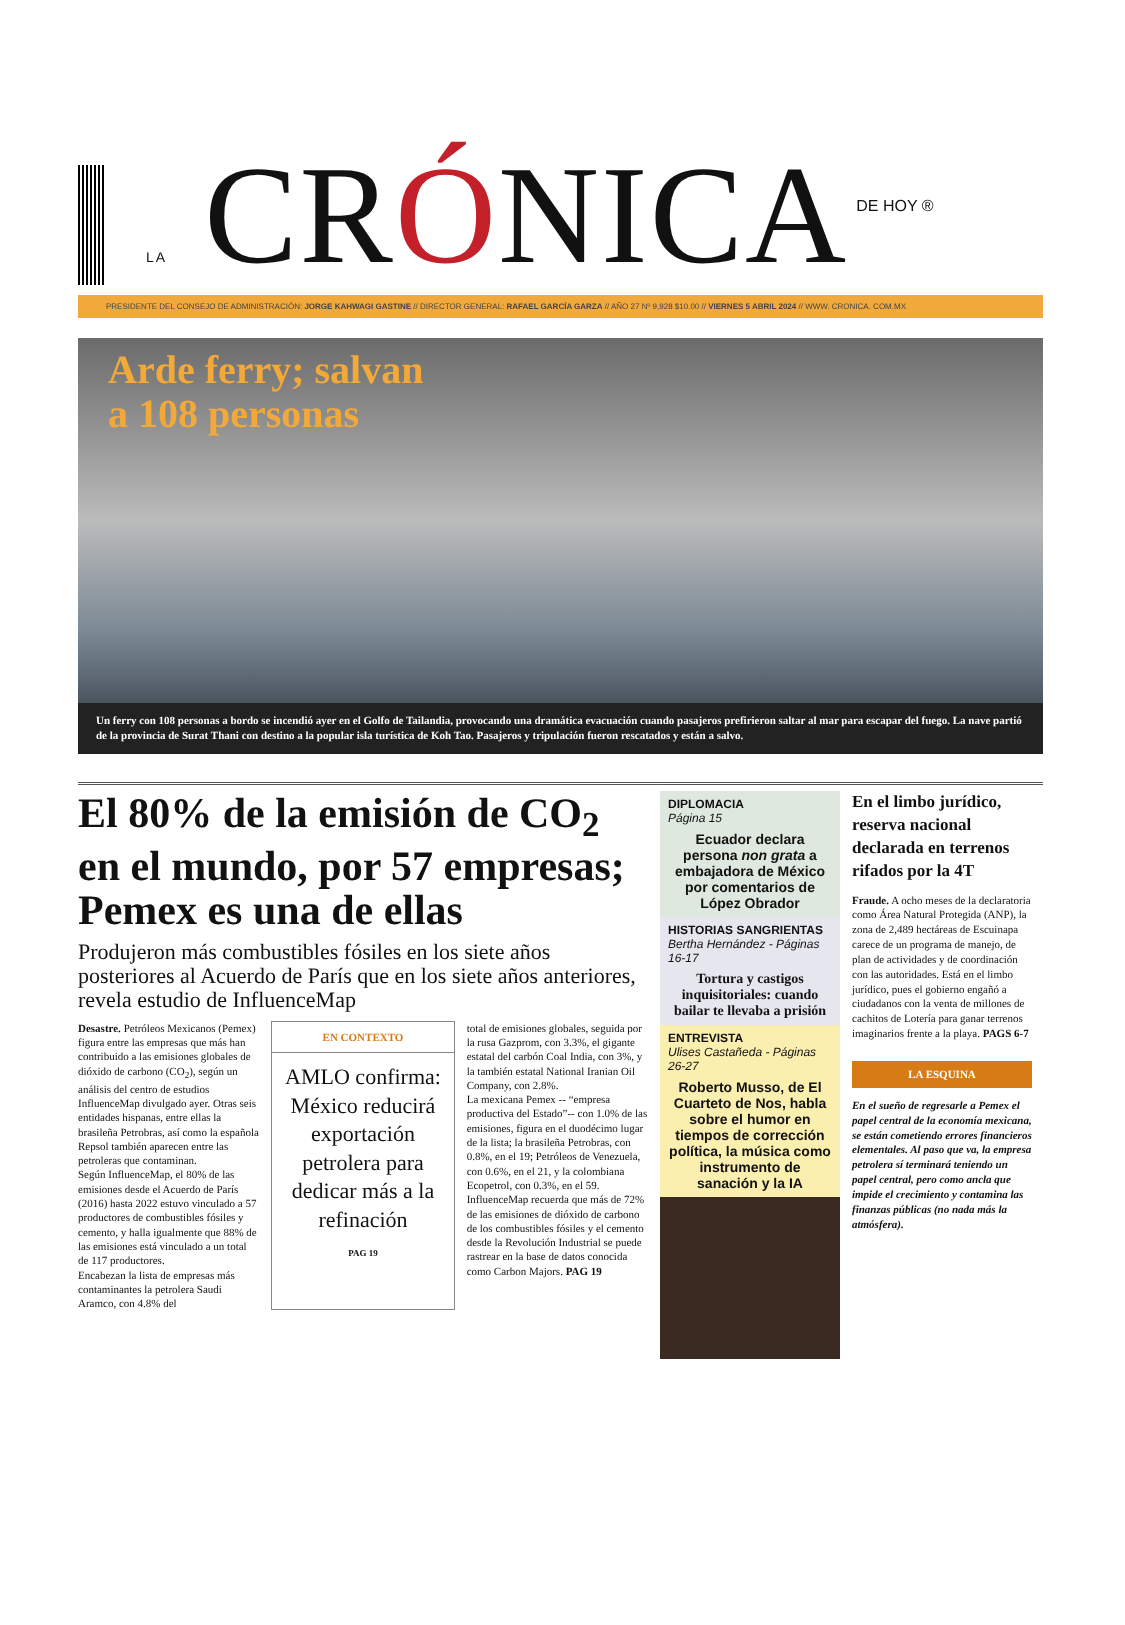LA CRÓNICA
DE HOY ®
PRESIDENTE DEL CONSEJO DE ADMINISTRACIÓN: JORGE KAHWAGI GASTINE // DIRECTOR GENERAL: RAFAEL GARCÍA GARZA // AÑO 27 Nº 9,928 $10.00 // VIERNES 5 ABRIL 2024 // WWW. CRONICA. COM.MX
Arde ferry; salvan
a 108 personas
Un ferry con 108 personas a bordo se incendió ayer en el Golfo de Tailandia, provocando una dramática evacuación cuando pasajeros prefirieron saltar al mar para escapar del fuego. La nave partió de la provincia de Surat Thani con destino a la popular isla turística de Koh Tao. Pasajeros y tripulación fueron rescatados y están a salvo.
El 80% de la emisión de CO<sub>2</sub> en el mundo, por 57 empresas; Pemex es una de ellas
Produjeron más combustibles fósiles en los siete años posteriores al Acuerdo de París que en los siete años anteriores, revela estudio de InfluenceMap
Desastre. Petróleos Mexicanos (Pemex) figura entre las empresas que más han contribuido a las emisiones globales de dióxido de carbono (CO<sub>2</sub>), según un análisis del centro de estudios InfluenceMap divulgado ayer. Otras seis entidades hispanas, entre ellas la brasileña Petrobras, así como la española Repsol también aparecen entre las petroleras que contaminan.
Según InfluenceMap, el 80% de las emisiones desde el Acuerdo de París (2016) hasta 2022 estuvo vinculado a 57 productores de combustibles fósiles y cemento, y halla igualmente que 88% de las emisiones está vinculado a un total de 117 productores.
Encabezan la lista de empresas más contaminantes la petrolera Saudi Aramco, con 4.8% del
EN CONTEXTO
AMLO confirma: México reducirá exportación petrolera para dedicar más a la refinación
PAG 19
total de emisiones globales, seguida por la rusa Gazprom, con 3.3%, el gigante estatal del carbón Coal India, con 3%, y la también estatal National Iranian Oil Company, con 2.8%.
La mexicana Pemex -- “empresa productiva del Estado”-- con 1.0% de las emisiones, figura en el duodécimo lugar de la lista; la brasileña Petrobras, con 0.8%, en el 19; Petróleos de Venezuela, con 0.6%, en el 21, y la colombiana Ecopetrol, con 0.3%, en el 59.
InfluenceMap recuerda que más de 72% de las emisiones de dióxido de carbono de los combustibles fósiles y el cemento desde la Revolución Industrial se puede rastrear en la base de datos conocida como Carbon Majors. PAG 19
DIPLOMACIA
Página 15
Ecuador declara persona non grata a embajadora de México por comentarios de López Obrador
HISTORIAS SANGRIENTAS
Bertha Hernández - Páginas 16-17
Tortura y castigos inquisitoriales: cuando bailar te llevaba a prisión
ENTREVISTA
Ulises Castañeda - Páginas 26-27
Roberto Musso, de El Cuarteto de Nos, habla sobre el humor en tiempos de corrección política, la música como instrumento de sanación y la IA
En el limbo jurídico, reserva nacional declarada en terrenos rifados por la 4T
Fraude. A ocho meses de la declaratoria como Área Natural Protegida (ANP), la zona de 2,489 hectáreas de Escuinapa carece de un programa de manejo, de plan de actividades y de coordinación con las autoridades. Está en el limbo jurídico, pues el gobierno engañó a ciudadanos con la venta de millones de cachitos de Lotería para ganar terrenos imaginarios frente a la playa. PAGS 6-7
LA ESQUINA
En el sueño de regresarle a Pemex el papel central de la economía mexicana, se están cometiendo errores financieros elementales. Al paso que va, la empresa petrolera sí terminará teniendo un papel central, pero como ancla que impide el crecimiento y contamina las finanzas públicas (no nada más la atmósfera).